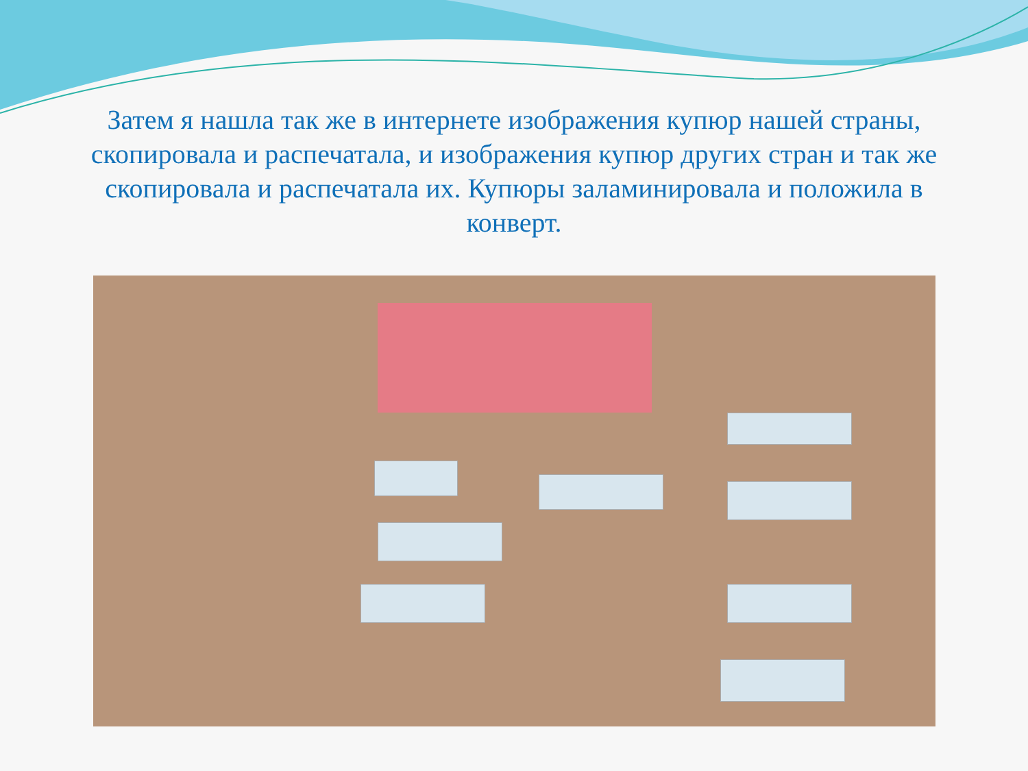Затем я нашла так же в интернете изображения купюр нашей страны, скопировала и распечатала, и изображения купюр других стран и так же скопировала и распечатала их. Купюры заламинировала и положила в конверт.